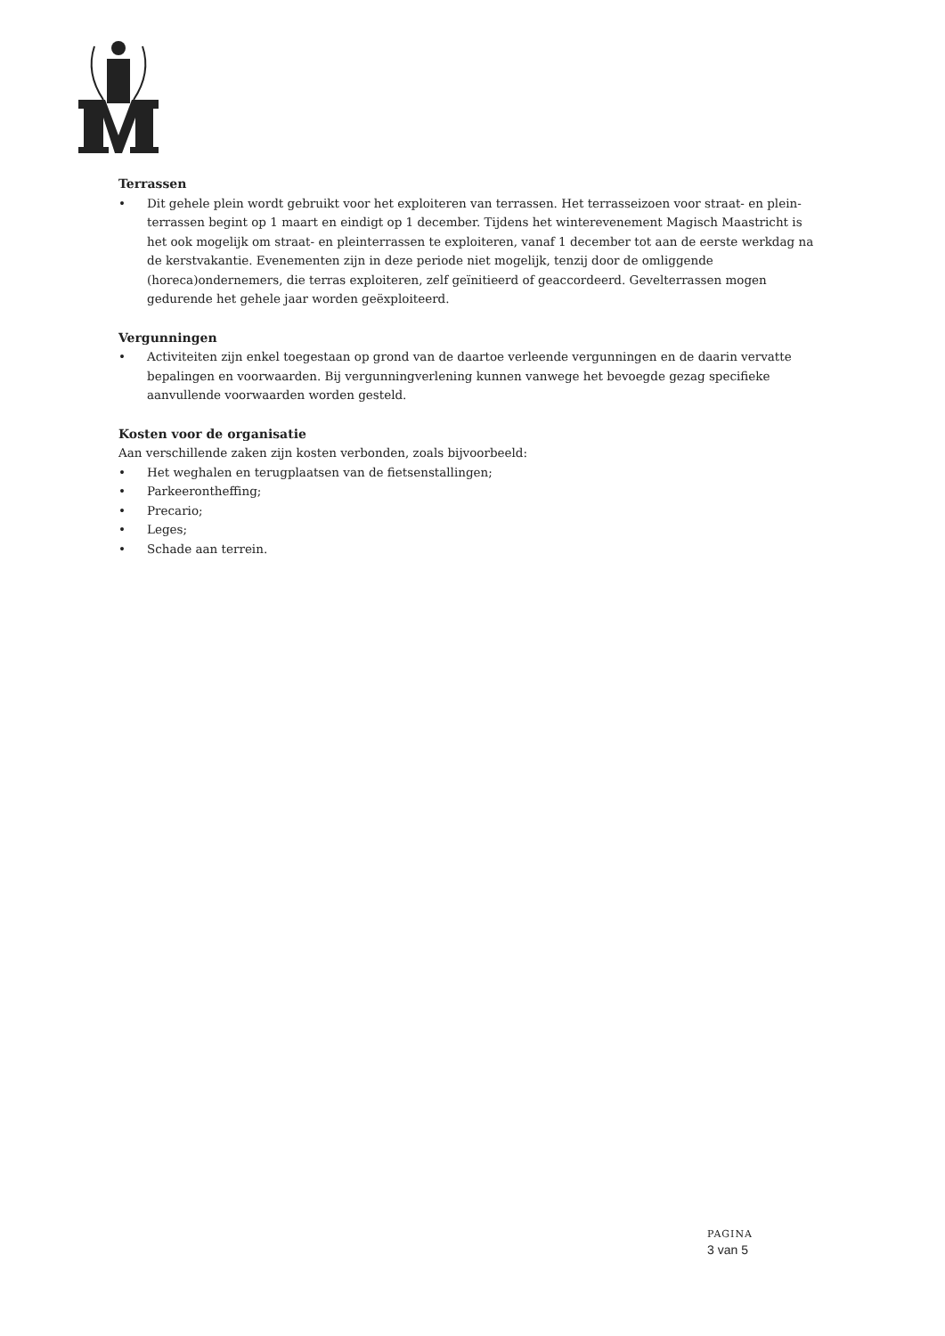Terrassen
• Dit gehele plein wordt gebruikt voor het exploiteren van terrassen. Het terrasseizoen voor straat- en plein­terrassen begint op 1 maart en eindigt op 1 december. Tijdens het winterevenement Magisch Maastricht is het ook mogelijk om straat- en pleinterrassen te exploiteren, vanaf 1 december tot aan de eerste werkdag na de kerstvakantie. Evenementen zijn in deze periode niet mogelijk, tenzij door de omliggende (horeca)ondernemers, die terras exploiteren, zelf geïnitieerd of geaccordeerd. Gevelterrassen mogen gedurende het gehele jaar worden geëxploiteerd.
Vergunningen
• Activiteiten zijn enkel toegestaan op grond van de daartoe verleende vergunningen en de daarin vervatte bepalingen en voorwaarden. Bij vergunningverlening kunnen vanwege het bevoegde gezag specifieke aanvullende voorwaarden worden gesteld.
Kosten voor de organisatie
Aan verschillende zaken zijn kosten verbonden, zoals bijvoorbeeld:
• Het weghalen en terugplaatsen van de fietsenstallingen;
• Parkeerontheffing;
• Precario;
• Leges;
• Schade aan terrein.
PAGINA
3 van 5